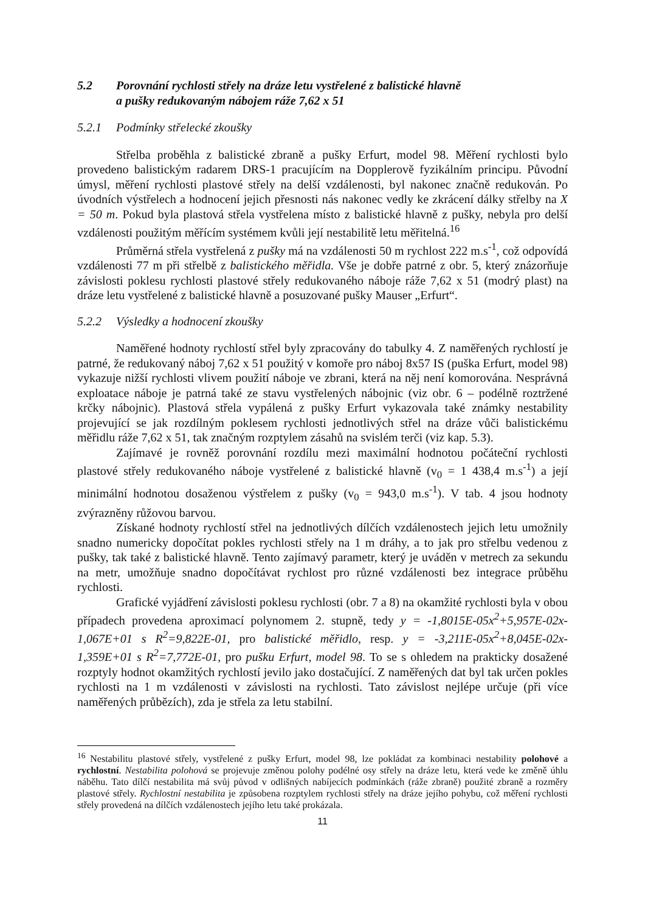5.2 Porovnání rychlosti střely na dráze letu vystřelené z balistické hlavně
a pušky redukovaným nábojem ráže 7,62 x 51
5.2.1 Podmínky střelecké zkoušky
Střelba proběhla z balistické zbraně a pušky Erfurt, model 98. Měření rychlosti bylo provedeno balistickým radarem DRS-1 pracujícím na Dopplerově fyzikálním principu. Původní úmysl, měření rychlosti plastové střely na delší vzdálenosti, byl nakonec značně redukován. Po úvodních výstřelech a hodnocení jejich přesnosti nás nakonec vedly ke zkrácení dálky střelby na X = 50 m. Pokud byla plastová střela vystřelena místo z balistické hlavně z pušky, nebyla pro delší vzdálenosti použitým měřícím systémem kvůli její nestabilitě letu měřitelná.<sup>16</sup>
Průměrná střela vystřelená z pušky má na vzdálenosti 50 m rychlost 222 m.s<sup>-1</sup>, což odpovídá vzdálenosti 77 m při střelbě z balistického měřidla. Vše je dobře patrné z obr. 5, který znázorňuje závislosti poklesu rychlosti plastové střely redukovaného náboje ráže 7,62 x 51 (modrý plast) na dráze letu vystřelené z balistické hlavně a posuzované pušky Mauser „Erfurt“.
5.2.2 Výsledky a hodnocení zkoušky
Naměřené hodnoty rychlostí střel byly zpracovány do tabulky 4. Z naměřených rychlostí je patrné, že redukovaný náboj 7,62 x 51 použitý v komoře pro náboj 8x57 IS (puška Erfurt, model 98) vykazuje nižší rychlosti vlivem použití náboje ve zbrani, která na něj není komorována. Nesprávná exploatace náboje je patrná také ze stavu vystřelených nábojnic (viz obr. 6 – podélně roztržené krčky nábojnic). Plastová střela vypálená z pušky Erfurt vykazovala také známky nestability projevující se jak rozdílným poklesem rychlosti jednotlivých střel na dráze vůči balistickému měřidlu ráže 7,62 x 51, tak značným rozptylem zásahů na svislém terči (viz kap. 5.3).
Zajímavé je rovněž porovnání rozdílu mezi maximální hodnotou počáteční rychlosti plastové střely redukovaného náboje vystřelené z balistické hlavně (v<sub>0</sub> = 1 438,4 m.s<sup>-1</sup>) a její minimální hodnotou dosaženou výstřelem z pušky (v<sub>0</sub> = 943,0 m.s<sup>-1</sup>). V tab. 4 jsou hodnoty zvýrazněny růžovou barvou.
Získané hodnoty rychlostí střel na jednotlivých dílčích vzdálenostech jejich letu umožnily snadno numericky dopočítat pokles rychlosti střely na 1 m dráhy, a to jak pro střelbu vedenou z pušky, tak také z balistické hlavně. Tento zajímavý parametr, který je uváděn v metrech za sekundu na metr, umožňuje snadno dopočítávat rychlost pro různé vzdálenosti bez integrace průběhu rychlosti.
Grafické vyjádření závislosti poklesu rychlosti (obr. 7 a 8) na okamžité rychlosti byla v obou případech provedena aproximací polynomem 2. stupně, tedy y = -1,8015E-05x<sup>2</sup>+5,957E-02x-1,067E+01 s R<sup>2</sup>=9,822E-01, pro balistické měřidlo, resp. y = -3,211E-05x<sup>2</sup>+8,045E-02x-1,359E+01 s R<sup>2</sup>=7,772E-01, pro pušku Erfurt, model 98. To se s ohledem na prakticky dosažené rozptyly hodnot okamžitých rychlostí jevilo jako dostačující. Z naměřených dat byl tak určen pokles rychlosti na 1 m vzdálenosti v závislosti na rychlosti. Tato závislost nejlépe určuje (při více naměřených průbězích), zda je střela za letu stabilní.
<sup>16</sup> Nestabilitu plastové střely, vystřelené z pušky Erfurt, model 98, lze pokládat za kombinaci nestability polohové a rychlostní. Nestabilita polohová se projevuje změnou polohy podélné osy střely na dráze letu, která vede ke změně úhlu náběhu. Tato dílčí nestabilita má svůj původ v odlišných nabíjecích podmínkách (ráže zbraně) použité zbraně a rozměry plastové střely. Rychlostní nestabilita je způsobena rozptylem rychlosti střely na dráze jejího pohybu, což měření rychlosti střely provedená na dílčích vzdálenostech jejího letu také prokázala.
11